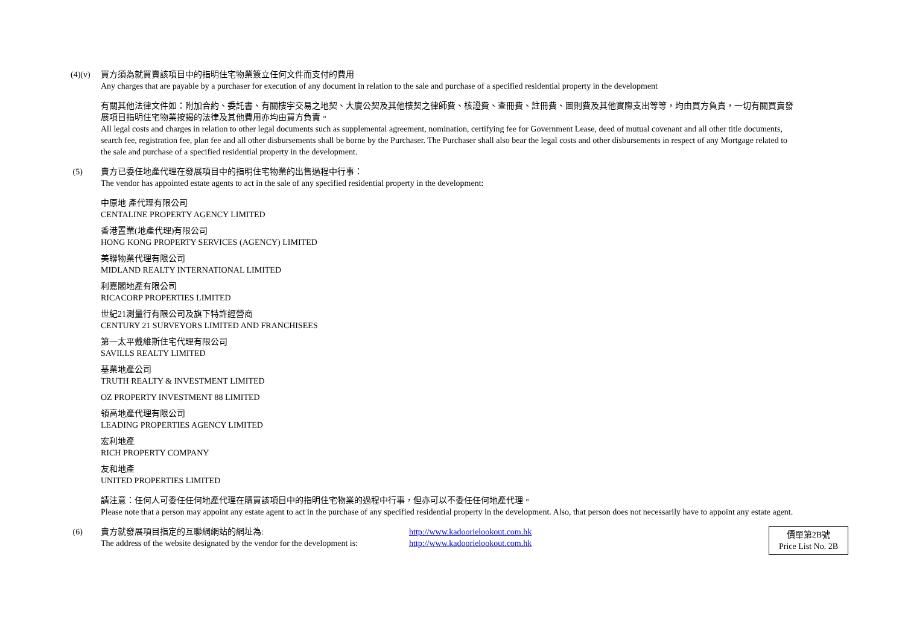(4)(v)
買方須為就買賣該項目中的指明住宅物業簽立任何文件而支付的費用
Any charges that are payable by a purchaser for execution of any document in relation to the sale and purchase of a specified residential property in the development
有關其他法律文件如：附加合約、委託書、有關樓宇交易之地契、大廈公契及其他樓契之律師費、核證費、查冊費、註冊費、圖則費及其他實際支出等等，均由買方負責，一切有關買賣發展項目指明住宅物業按揭的法律及其他費用亦均由買方負責。
All legal costs and charges in relation to other legal documents such as supplemental agreement, nomination, certifying fee for Government Lease, deed of mutual covenant and all other title documents, search fee, registration fee, plan fee and all other disbursements shall be borne by the Purchaser. The Purchaser shall also bear the legal costs and other disbursements in respect of any Mortgage related to the sale and purchase of a specified residential property in the development.
(5) 賣方已委任地產代理在發展項目中的指明住宅物業的出售過程中行事：
The vendor has appointed estate agents to act in the sale of any specified residential property in the development:
中原地 產代理有限公司
CENTALINE PROPERTY AGENCY LIMITED
香港置業(地產代理)有限公司
HONG KONG PROPERTY SERVICES (AGENCY) LIMITED
美聯物業代理有限公司
MIDLAND REALTY INTERNATIONAL LIMITED
利嘉閣地產有限公司
RICACORP PROPERTIES LIMITED
世紀21測量行有限公司及旗下特許經營商
CENTURY 21 SURVEYORS LIMITED AND FRANCHISEES
第一太平戴維斯住宅代理有限公司
SAVILLS REALTY LIMITED
基業地產公司
TRUTH REALTY & INVESTMENT LIMITED
OZ PROPERTY INVESTMENT 88 LIMITED
領高地產代理有限公司
LEADING PROPERTIES AGENCY LIMITED
宏利地產
RICH PROPERTY COMPANY
友和地產
UNITED PROPERTIES LIMITED
請注意：任何人可委任任何地產代理在購買該項目中的指明住宅物業的過程中行事，但亦可以不委任任何地產代理。
Please note that a person may appoint any estate agent to act in the purchase of any specified residential property in the development. Also, that person does not necessarily have to appoint any estate agent.
(6) 賣方就發展項目指定的互聯網網站的網址為: http://www.kadoorielookout.com.hk
The address of the website designated by the vendor for the development is:
http://www.kadoorielookout.com.hk
價單第2B號
Price List No. 2B